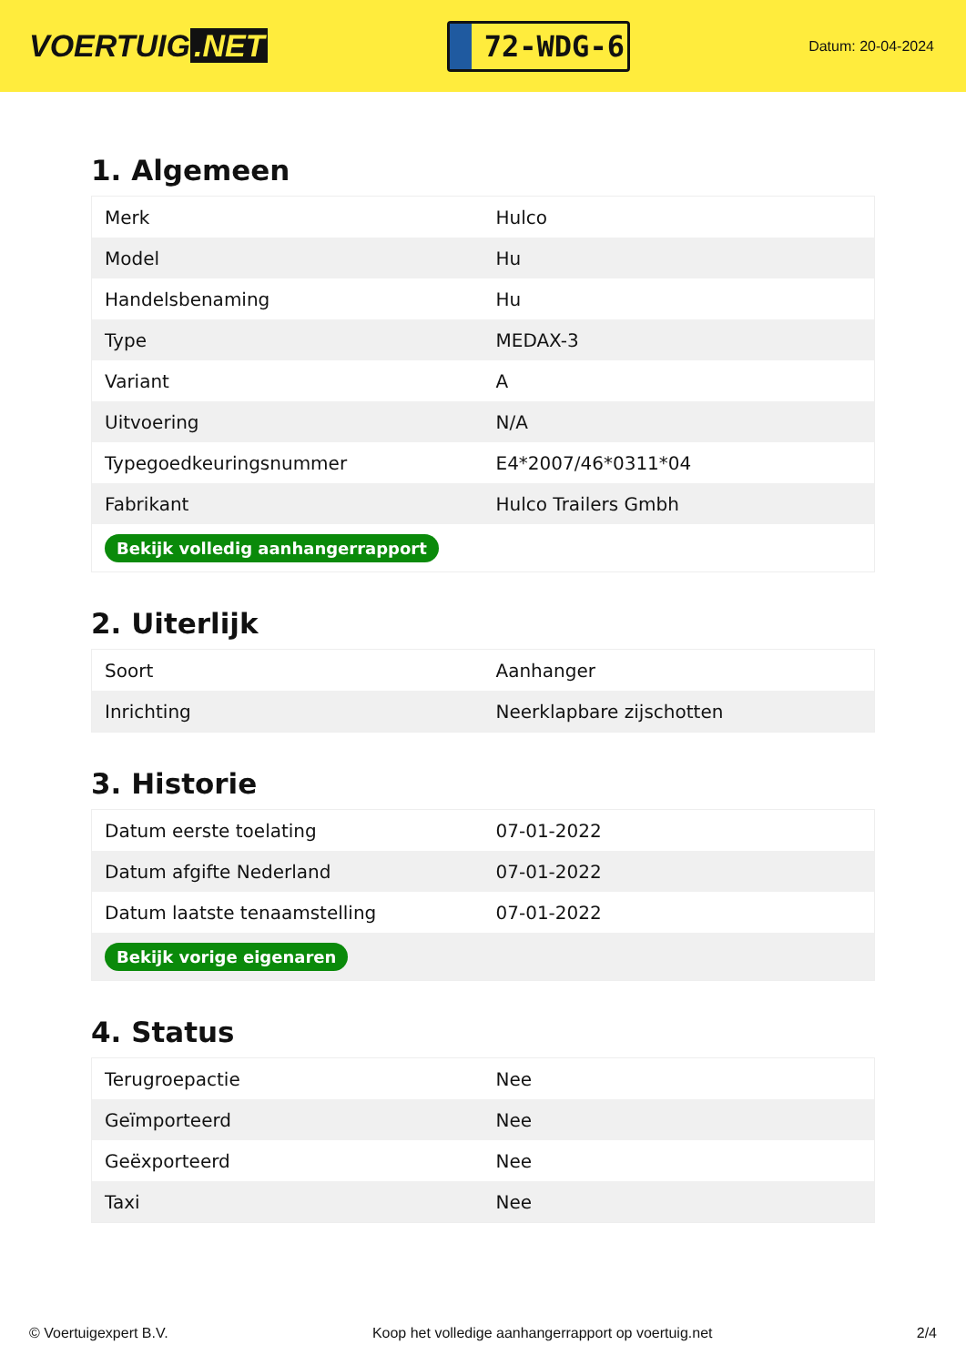VOERTUIG.NET
72-WDG-6
Datum: 20-04-2024
1. Algemeen
| Merk | Hulco |
| Model | Hu |
| Handelsbenaming | Hu |
| Type | MEDAX-3 |
| Variant | A |
| Uitvoering | N/A |
| Typegoedkeuringsnummer | E4*2007/46*0311*04 |
| Fabrikant | Hulco Trailers Gmbh |
| Bekijk volledig aanhangerrapport | |
2. Uiterlijk
| Soort | Aanhanger |
| Inrichting | Neerklapbare zijschotten |
3. Historie
| Datum eerste toelating | 07-01-2022 |
| Datum afgifte Nederland | 07-01-2022 |
| Datum laatste tenaamstelling | 07-01-2022 |
| Bekijk vorige eigenaren | |
4. Status
| Terugroepactie | Nee |
| Geïmporteerd | Nee |
| Geëxporteerd | Nee |
| Taxi | Nee |
© Voertuigexpert B.V. Koop het volledige aanhangerrapport op voertuig.net 2/4